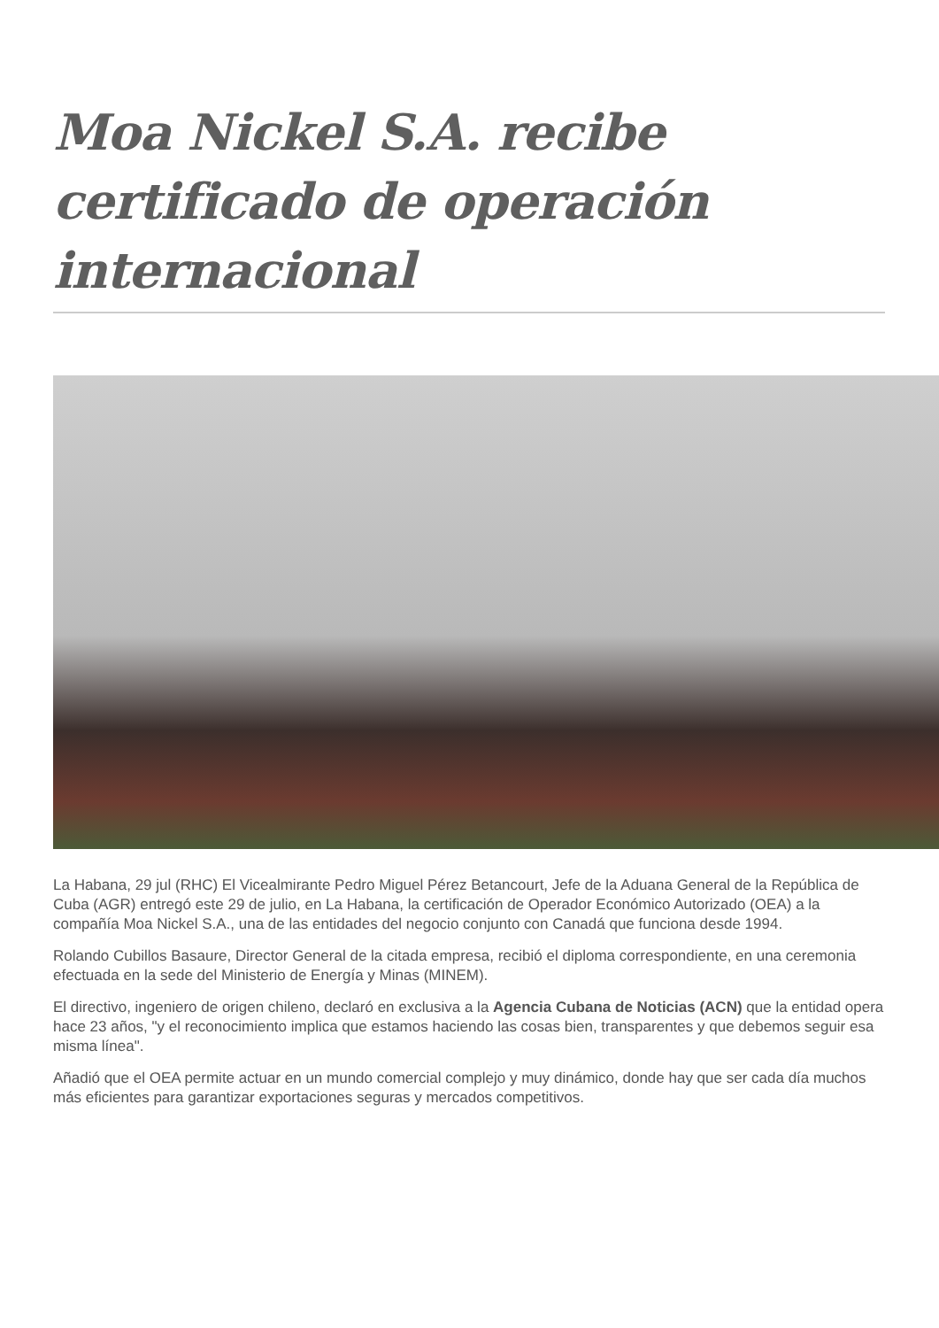Moa Nickel S.A. recibe certificado de operación internacional
La Habana, 29 jul (RHC) El Vicealmirante Pedro Miguel Pérez Betancourt, Jefe de la Aduana General de la República de Cuba (AGR) entregó este 29 de julio, en La Habana, la certificación de Operador Económico Autorizado (OEA) a la compañía Moa Nickel S.A., una de las entidades del negocio conjunto con Canadá que funciona desde 1994.
Rolando Cubillos Basaure, Director General de la citada empresa, recibió el diploma correspondiente, en una ceremonia efectuada en la sede del Ministerio de Energía y Minas (MINEM).
El directivo, ingeniero de origen chileno, declaró en exclusiva a la Agencia Cubana de Noticias (ACN) que la entidad opera hace 23 años, "y el reconocimiento implica que estamos haciendo las cosas bien, transparentes y que debemos seguir esa misma línea".
Añadió que el OEA permite actuar en un mundo comercial complejo y muy dinámico, donde hay que ser cada día muchos más eficientes para garantizar exportaciones seguras y mercados competitivos.